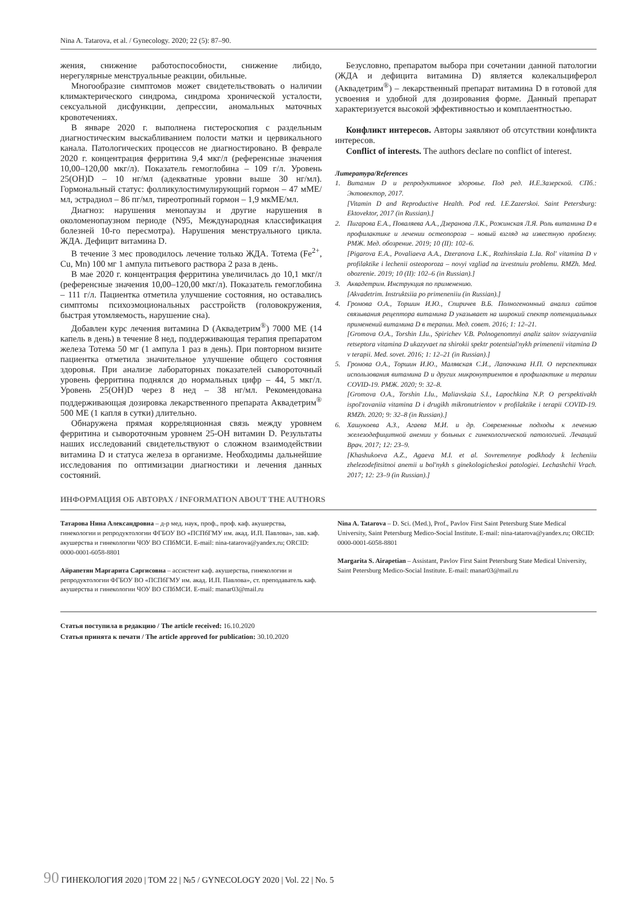Nina A. Tatarova, et al. / Gynecology. 2020; 22 (5): 87–90.
жения, снижение работоспособности, снижение либидо, нерегулярные менструальные реакции, обильные.
Многообразие симптомов может свидетельствовать о наличии климактерического синдрома, синдрома хронической усталости, сексуальной дисфункции, депрессии, аномальных маточных кровотечениях.
В январе 2020 г. выполнена гистероскопия с раздельным диагностическим выскабливанием полости матки и цервикального канала. Патологических процессов не диагностировано. В феврале 2020 г. концентрация ферритина 9,4 мкг/л (референсные значения 10,00–120,00 мкг/л). Показатель гемоглобина – 109 г/л. Уровень 25(OH)D – 10 нг/мл (адекватные уровни выше 30 нг/мл). Гормональный статус: фолликулостимулирующий гормон – 47 мМЕ/мл, эстрадиол – 86 пг/мл, тиреотропный гормон – 1,9 мкМЕ/мл.
Диагноз: нарушения менопаузы и другие нарушения в околоменопаузном периоде (N95, Международная классификация болезней 10-го пересмотра). Нарушения менструального цикла. ЖДА. Дефицит витамина D.
В течение 3 мес проводилось лечение только ЖДА. Тотема (Fe<sup>2+</sup>, Cu, Mn) 100 мг 1 ампула питьевого раствора 2 раза в день.
В мае 2020 г. концентрация ферритина увеличилась до 10,1 мкг/л (референсные значения 10,00–120,00 мкг/л). Показатель гемоглобина – 111 г/л. Пациентка отметила улучшение состояния, но оставались симптомы психоэмоциональных расстройств (головокружения, быстрая утомляемость, нарушение сна).
Добавлен курс лечения витамина D (Аквадетрим<sup>®</sup>) 7000 МЕ (14 капель в день) в течение 8 нед, поддерживающая терапия препаратом железа Тотема 50 мг (1 ампула 1 раз в день). При повторном визите пациентка отметила значительное улучшение общего состояния здоровья. При анализе лабораторных показателей сывороточный уровень ферритина поднялся до нормальных цифр – 44, 5 мкг/л. Уровень 25(OH)D через 8 нед – 38 нг/мл. Рекомендована поддерживающая дозировка лекарственного препарата Аквадетрим<sup>®</sup> 500 МЕ (1 капля в сутки) длительно.
Обнаружена прямая корреляционная связь между уровнем ферритина и сывороточным уровнем 25-OH витамин D. Результаты наших исследований свидетельствуют о сложном взаимодействии витамина D и статуса железа в организме. Необходимы дальнейшие исследования по оптимизации диагностики и лечения данных состояний.
Безусловно, препаратом выбора при сочетании данной патологии (ЖДА и дефицита витамина D) является колекальциферол (Аквадетрим<sup>®</sup>) – лекарственный препарат витамина D в готовой для усвоения и удобной для дозирования форме. Данный препарат характеризуется высокой эффективностью и комплаентностью.
Конфликт интересов. Авторы заявляют об отсутствии конфликта интересов.
Conflict of interests. The authors declare no conflict of interest.
Литература/References
1. Витамин D и репродуктивное здоровье. Под ред. И.Е.Зазерской. СПб.: Эктовектор, 2017.
[Vitamin D and Reproductive Health. Pod red. I.E.Zazerskoi. Saint Petersburg: Ektovektor, 2017 (in Russian).]
2. Пигарова Е.А., Поваляева А.А., Дзеранова Л.К., Рожинская Л.Я. Роль витамина D в профилактике и лечении остеопороза – новый взгляд на известную проблему. РМЖ. Мед. обозрение. 2019; 10 (II): 102–6.
[Pigarova E.A., Povaliaeva A.A., Dzeranova L.K., Rozhinskaia L.Ia. Rol' vitamina D v profilaktike i lechenii osteoporoza – novyi vzgliad na izvestnuiu problemu. RMZh. Med. obozrenie. 2019; 10 (II): 102–6 (in Russian).]
3. Аквадетрим. Инструкция по применению.
[Akvadetrim. Instruktsiia po primeneniiu (in Russian).]
4. Громова О.А., Торшин И.Ю., Спиричев В.Б. Полногеномный анализ сайтов связывания рецептора витамина D указывает на широкий спектр потенциальных применений витамина D в терапии. Мед. совет. 2016; 1: 12–21.
[Gromova O.A., Torshin I.Iu., Spirichev V.B. Polnogenomnyi analiz saitov sviazyvaniia retseptora vitamina D ukazyvaet na shirokii spektr potentsial'nykh primenenii vitamina D v terapii. Med. sovet. 2016; 1: 12–21 (in Russian).]
5. Громова О.А., Торшин И.Ю., Малявская С.И., Лапочкина Н.П. О перспективах использования витамина D и других микронутриентов в профилактике и терапии COVID-19. РМЖ. 2020; 9: 32–8.
[Gromova O.A., Torshin I.Iu., Maliavskaia S.I., Lapochkina N.P. O perspektivakh ispol'zovaniia vitamina D i drugikh mikronutrientov v profilaktike i terapii COVID-19. RMZh. 2020; 9: 32–8 (in Russian).]
6. Хашукоева А.З., Агаева М.И. и др. Современные подходы к лечению железодефицитной анемии у больных с гинекологической патологией. Лечащий Врач. 2017; 12: 23–9.
[Khashukoeva A.Z., Agaeva M.I. et al. Sovremennye podkhody k lecheniiu zhelezodefitsitnoi anemii u bol'nykh s ginekologicheskoi patologiei. Lechashchii Vrach. 2017; 12: 23–9 (in Russian).]
ИНФОРМАЦИЯ ОБ АВТОРАХ / INFORMATION ABOUT THE AUTHORS
Татарова Нина Александровна – д-р мед. наук, проф., проф. каф. акушерства, гинекологии и репродуктологии ФГБОУ ВО «ПСПбГМУ им. акад. И.П. Павлова», зав. каф. акушерства и гинекологии ЧОУ ВО СПбМСИ. E-mail: nina-tatarova@yandex.ru; ORCID: 0000-0001-6058-8801
Айрапетян Маргарита Саргисовна – ассистент каф. акушерства, гинекологии и репродуктологии ФГБОУ ВО «ПСПбГМУ им. акад. И.П. Павлова», ст. преподаватель каф. акушерства и гинекологии ЧОУ ВО СПбМСИ. E-mail: manar03@mail.ru
Nina A. Tatarova – D. Sci. (Med.), Prof., Pavlov First Saint Petersburg State Medical University, Saint Petersburg Medico-Social Institute. E-mail: nina-tatarova@yandex.ru; ORCID: 0000-0001-6058-8801
Margarita S. Airapetian – Assistant, Pavlov First Saint Petersburg State Medical University, Saint Petersburg Medico-Social Institute. E-mail: manar03@mail.ru
Статья поступила в редакцию / The article received: 16.10.2020
Статья принята к печати / The article approved for publication: 30.10.2020
90 ГИНЕКОЛОГИЯ 2020 | ТОМ 22 | №5 / GYNECOLOGY 2020 | Vol. 22 | No. 5